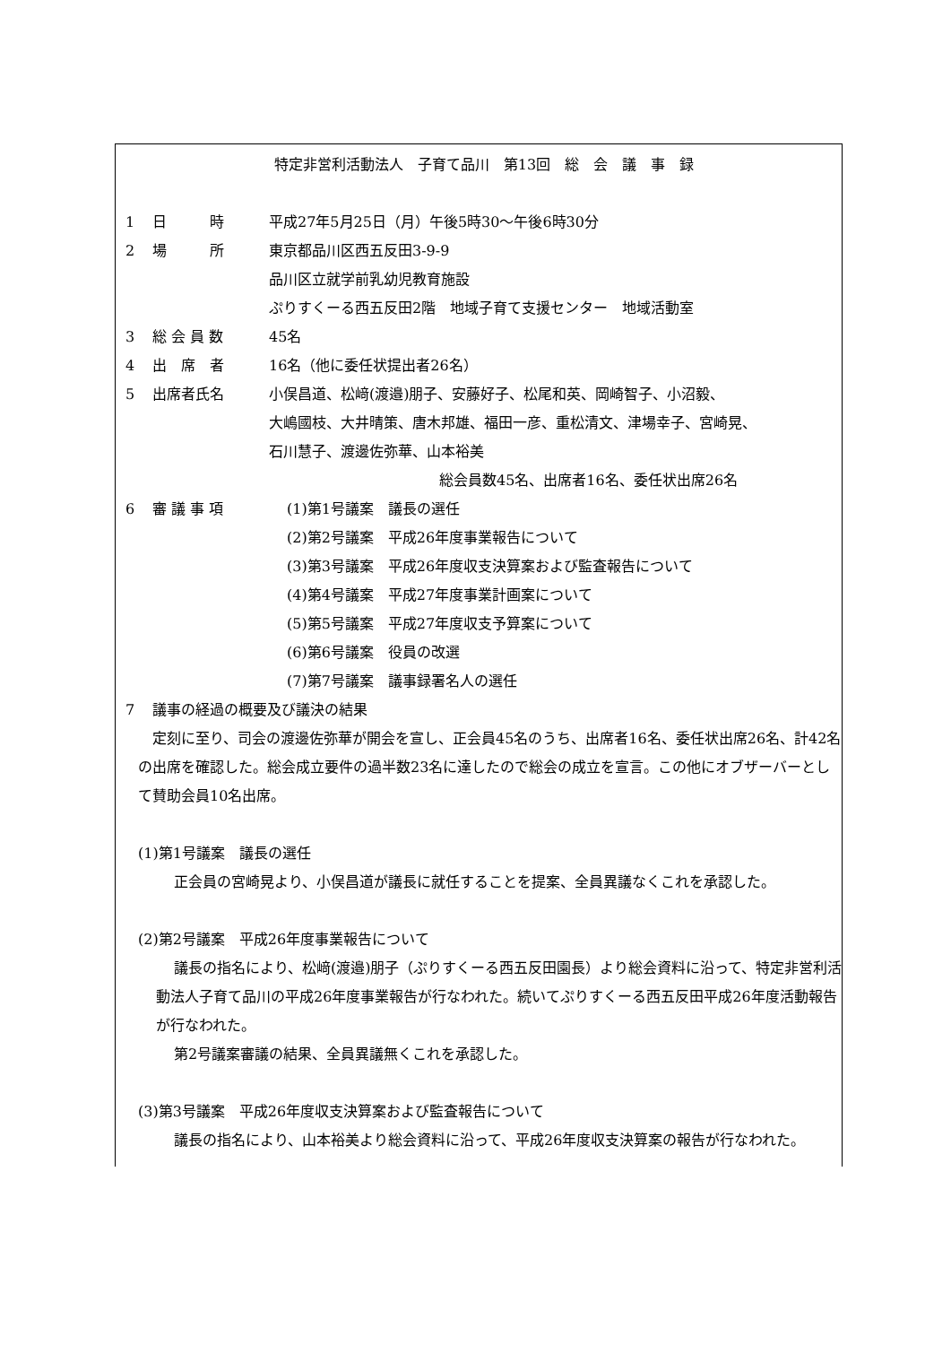特定非営利活動法人　子育て品川　第13回　総　会　議　事　録
1 日　　　時 平成27年5月25日（月）午後5時30～午後6時30分
2 場　　　所 東京都品川区西五反田3-9-9
品川区立就学前乳幼児教育施設
ぷりすくーる西五反田2階　地域子育て支援センター　地域活動室
3 総 会 員 数 45名
4 出　席　者 16名（他に委任状提出者26名）
5 出席者氏名 小俣昌道、松﨑(渡邉)朋子、安藤好子、松尾和英、岡崎智子、小沼毅、
大嶋國枝、大井晴策、唐木邦雄、福田一彦、重松清文、津場幸子、宮崎晃、
石川慧子、渡邊佐弥華、山本裕美
総会員数45名、出席者16名、委任状出席26名
6 審 議 事 項 (1)第1号議案　議長の選任
(2)第2号議案　平成26年度事業報告について
(3)第3号議案　平成26年度収支決算案および監査報告について
(4)第4号議案　平成27年度事業計画案について
(5)第5号議案　平成27年度収支予算案について
(6)第6号議案　役員の改選
(7)第7号議案　議事録署名人の選任
7 議事の経過の概要及び議決の結果
定刻に至り、司会の渡邊佐弥華が開会を宣し、正会員45名のうち、出席者16名、委任状出席26名、計42名の出席を確認した。総会成立要件の過半数23名に達したので総会の成立を宣言。この他にオブザーバーとして賛助会員10名出席。
(1)第1号議案　議長の選任
正会員の宮崎晃より、小俣昌道が議長に就任することを提案、全員異議なくこれを承認した。
(2)第2号議案　平成26年度事業報告について
議長の指名により、松﨑(渡邉)朋子（ぷりすくーる西五反田園長）より総会資料に沿って、特定非営利活動法人子育て品川の平成26年度事業報告が行なわれた。続いてぷりすくーる西五反田平成26年度活動報告が行なわれた。
第2号議案審議の結果、全員異議無くこれを承認した。
(3)第3号議案　平成26年度収支決算案および監査報告について
議長の指名により、山本裕美より総会資料に沿って、平成26年度収支決算案の報告が行なわれた。